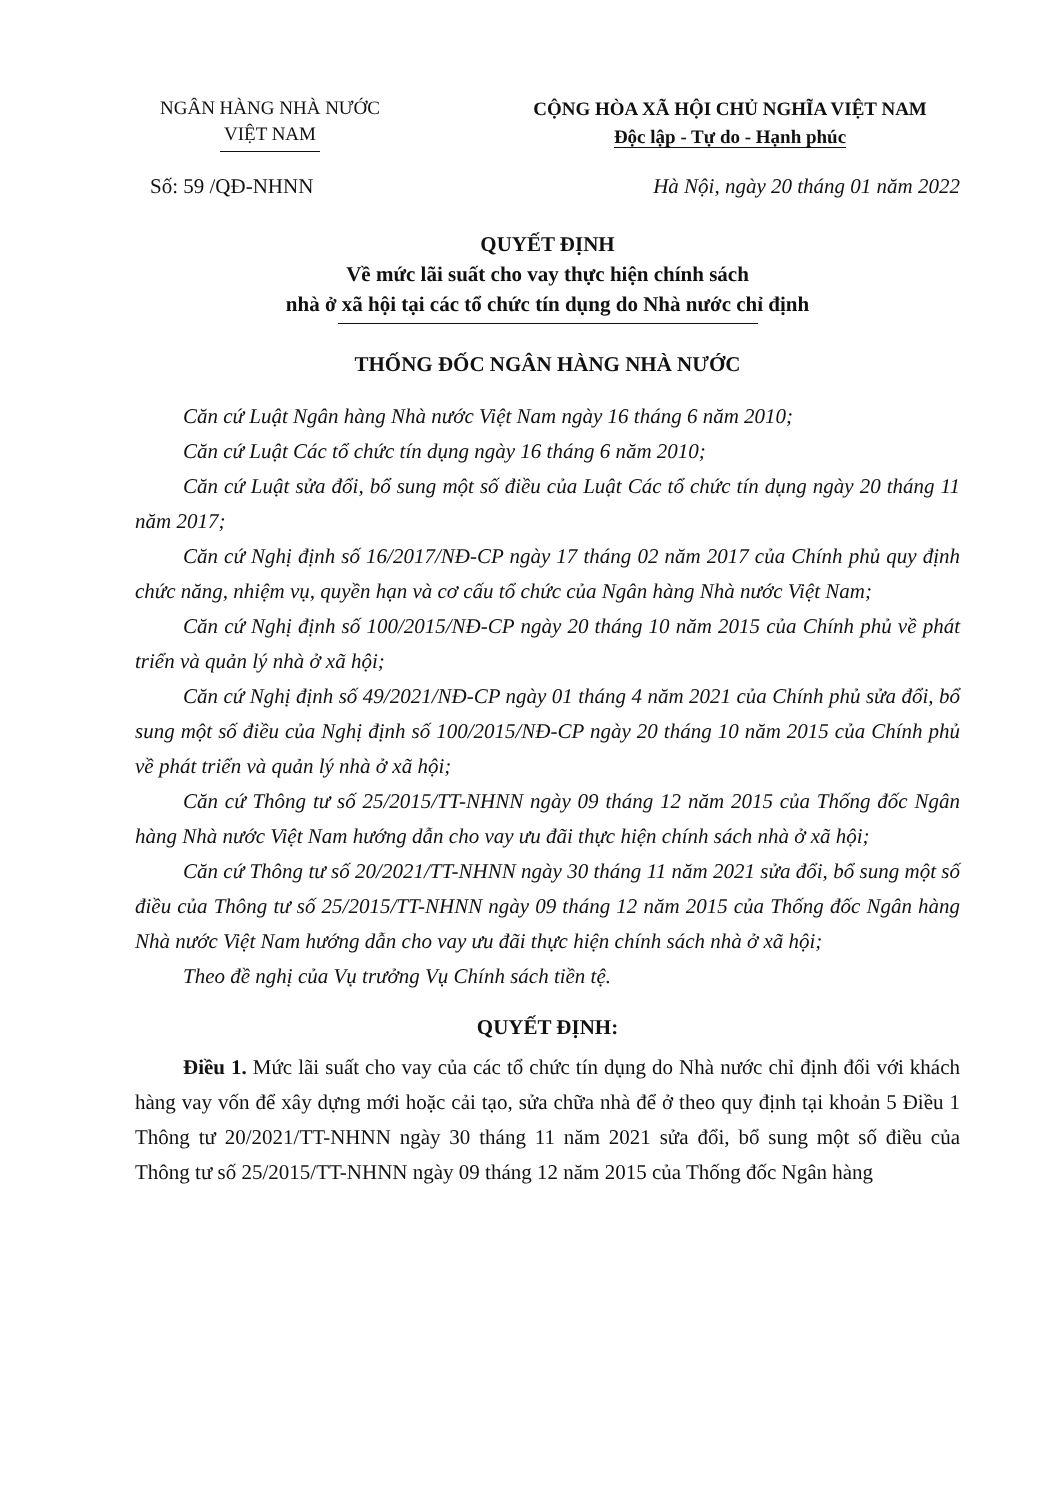NGÂN HÀNG NHÀ NƯỚC
VIỆT NAM
CỘNG HÒA XÃ HỘI CHỦ NGHĨA VIỆT NAM
Độc lập - Tự do - Hạnh phúc
Số: 59 /QĐ-NHNN Hà Nội, ngày 20 tháng 01 năm 2022
QUYẾT ĐỊNH
Về mức lãi suất cho vay thực hiện chính sách
nhà ở xã hội tại các tổ chức tín dụng do Nhà nước chỉ định
THỐNG ĐỐC NGÂN HÀNG NHÀ NƯỚC
Căn cứ Luật Ngân hàng Nhà nước Việt Nam ngày 16 tháng 6 năm 2010;
Căn cứ Luật Các tổ chức tín dụng ngày 16 tháng 6 năm 2010;
Căn cứ Luật sửa đổi, bổ sung một số điều của Luật Các tổ chức tín dụng ngày 20 tháng 11 năm 2017;
Căn cứ Nghị định số 16/2017/NĐ-CP ngày 17 tháng 02 năm 2017 của Chính phủ quy định chức năng, nhiệm vụ, quyền hạn và cơ cấu tổ chức của Ngân hàng Nhà nước Việt Nam;
Căn cứ Nghị định số 100/2015/NĐ-CP ngày 20 tháng 10 năm 2015 của Chính phủ về phát triển và quản lý nhà ở xã hội;
Căn cứ Nghị định số 49/2021/NĐ-CP ngày 01 tháng 4 năm 2021 của Chính phủ sửa đổi, bổ sung một số điều của Nghị định số 100/2015/NĐ-CP ngày 20 tháng 10 năm 2015 của Chính phủ về phát triển và quản lý nhà ở xã hội;
Căn cứ Thông tư số 25/2015/TT-NHNN ngày 09 tháng 12 năm 2015 của Thống đốc Ngân hàng Nhà nước Việt Nam hướng dẫn cho vay ưu đãi thực hiện chính sách nhà ở xã hội;
Căn cứ Thông tư số 20/2021/TT-NHNN ngày 30 tháng 11 năm 2021 sửa đổi, bổ sung một số điều của Thông tư số 25/2015/TT-NHNN ngày 09 tháng 12 năm 2015 của Thống đốc Ngân hàng Nhà nước Việt Nam hướng dẫn cho vay ưu đãi thực hiện chính sách nhà ở xã hội;
Theo đề nghị của Vụ trưởng Vụ Chính sách tiền tệ.
QUYẾT ĐỊNH:
Điều 1. Mức lãi suất cho vay của các tổ chức tín dụng do Nhà nước chỉ định đối với khách hàng vay vốn để xây dựng mới hoặc cải tạo, sửa chữa nhà để ở theo quy định tại khoản 5 Điều 1 Thông tư 20/2021/TT-NHNN ngày 30 tháng 11 năm 2021 sửa đổi, bổ sung một số điều của Thông tư số 25/2015/TT-NHNN ngày 09 tháng 12 năm 2015 của Thống đốc Ngân hàng